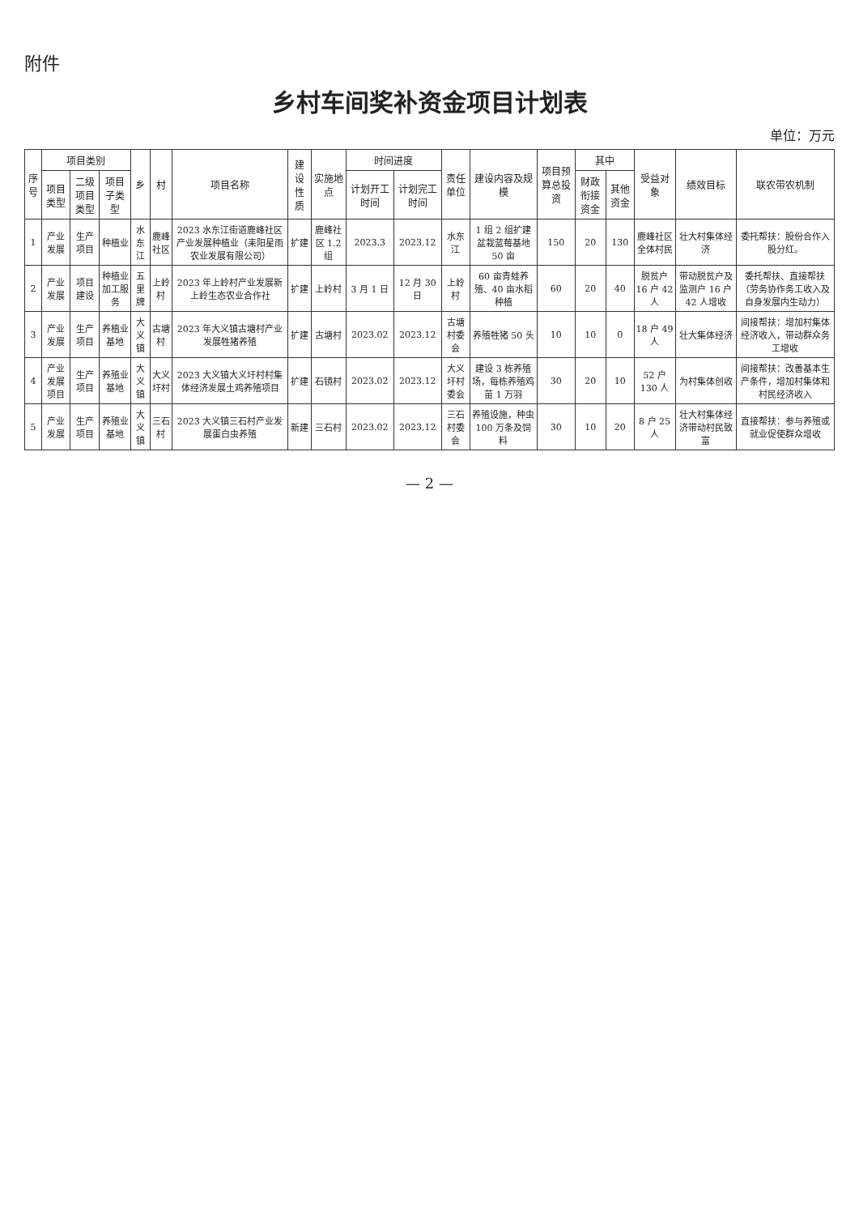附件
乡村车间奖补资金项目计划表
单位：万元
| 序号 | 项目类别 | | | 乡 | 村 | 项目名称 | 建设性质 | 实施地点 | 时间进度 | | 责任单位 | 建设内容及规模 | 项目预算总投资 | 其中 | | 受益对象 | 绩效目标 | 联农带农机制 |
| --- | --- | --- | --- | --- | --- | --- | --- | --- | --- | --- | --- | --- | --- | --- | --- | --- | --- | --- |
| | 项目类型 | 二级项目类型 | 项目子类型 | | | | | | 计划开工时间 | 计划完工时间 | | | | 财政衔接资金 | 其他资金 | | | |
| 1 | 产业发展 | 生产项目 | 种植业 | 水东江 | 鹿峰社区 | 2023 水东江街道鹿峰社区产业发展种植业（耒阳星雨农业发展有限公司） | 扩建 | 鹿峰社区 1.2 组 | 2023.3 | 2023.12 | 水东江 | 1 组 2 组扩建盆栽蓝莓基地 50 亩 | 150 | 20 | 130 | 鹿峰社区全体村民 | 壮大村集体经济 | 委托帮扶：股份合作入股分红。 |
| 2 | 产业发展 | 项目建设 | 种植业加工服务 | 五里牌 | 上岭村 | 2023 年上岭村产业发展新上岭生态农业合作社 | 扩建 | 上岭村 | 3 月 1 日 | 12 月 30 日 | 上岭村 | 60 亩青蛙养殖、40 亩水稻种植 | 60 | 20 | 40 | 脱贫户 16 户 42 人 | 带动脱贫户及监测户 16 户 42 人增收 | 委托帮扶、直接帮扶（劳务协作务工收入及自身发展内生动力） |
| 3 | 产业发展 | 生产项目 | 养植业基地 | 大义镇 | 古塘村 | 2023 年大义镇古塘村产业发展牲猪养殖 | 扩建 | 古塘村 | 2023.02 | 2023.12 | 古塘村委会 | 养殖牲猪 50 头 | 10 | 10 | 0 | 18 户 49 人 | 壮大集体经济 | 间接帮扶：增加村集体经济收入，带动群众务工增收 |
| 4 | 产业发展项目 | 生产项目 | 养殖业基地 | 大义镇 | 大义圩村 | 2023 大义镇大义圩村村集体经济发展土鸡养殖项目 | 扩建 | 石镜村 | 2023.02 | 2023.12 | 大义圩村委会 | 建设 3 栋养殖场，每栋养殖鸡苗 1 万羽 | 30 | 20 | 10 | 52 户 130 人 | 为村集体创收 | 间接帮扶：改善基本生产条件，增加村集体和村民经济收入 |
| 5 | 产业发展 | 生产项目 | 养殖业基地 | 大义镇 | 三石村 | 2023 大义镇三石村产业发展蛋白虫养殖 | 新建 | 三石村 | 2023.02 | 2023.12 | 三石村委会 | 养殖设施，种虫 100 万条及饲料 | 30 | 10 | 20 | 8 户 25 人 | 壮大村集体经济带动村民致富 | 直接帮扶：参与养殖或就业促使群众增收 |
— 2 —